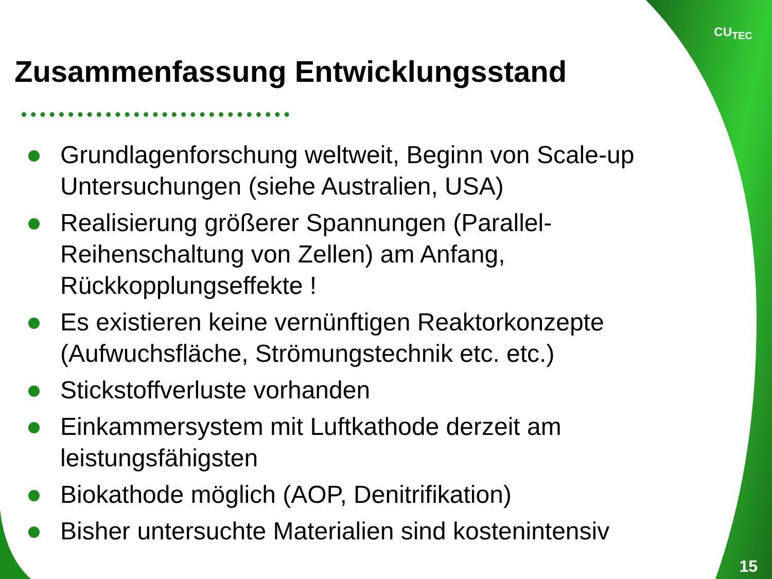CU<sub>TEC</sub>
Zusammenfassung Entwicklungsstand
Grundlagenforschung weltweit, Beginn von Scale-up Untersuchungen (siehe Australien, USA)
Realisierung größerer Spannungen (Parallel-Reihenschaltung von Zellen) am Anfang, Rückkopplungseffekte !
Es existieren keine vernünftigen Reaktorkonzepte (Aufwuchsfläche, Strömungstechnik etc. etc.)
Stickstoffverluste vorhanden
Einkammersystem mit Luftkathode derzeit am leistungsfähigsten
Biokathode möglich (AOP, Denitrifikation)
Bisher untersuchte Materialien sind kostenintensiv
15